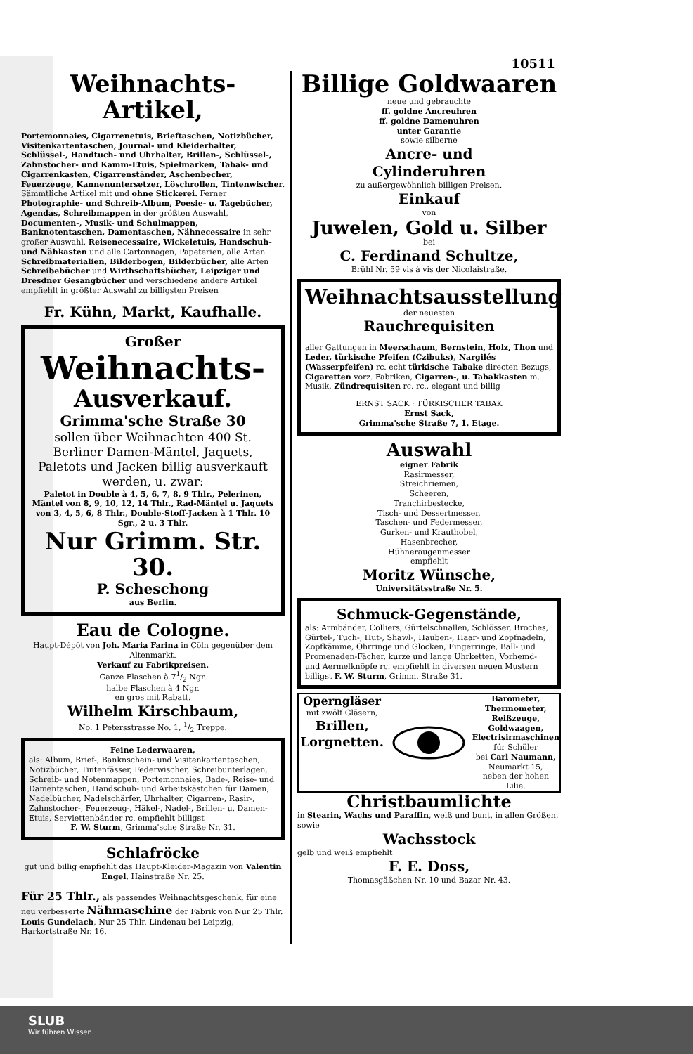10511
Weihnachts-Artikel,
Portemonnaies, Cigarrenetuis, Brieftaschen, Notizbücher, Visitenkartentaschen, Journal- und Kleiderhalter, Schlüssel-, Handtuch- und Uhrhalter, Brillen-, Schlüssel-, Zahnstocher- und Kamm-Etuis, Spielmarken, Tabak- und Cigarrenkasten, Cigarrenständer, Aschenbecher, Feuerzeuge, Kannenuntersetzer, Löschrollen, Tintenwischer. Sämmtliche Artikel mit und ohne Stickerei. Ferner Photographie- und Schreib-Album, Poesie- u. Tagebücher, Agendas, Schreibmappen in der größten Auswahl, Documenten-, Musik- und Schulmappen, Banknotentaschen, Damentaschen, Nähnecessaire in sehr großer Auswahl, Reisenecessaire, Wickeletuis, Handschuh- und Nähkasten und alle Cartonnagen, Papeterien, alle Arten Schreibmaterialien, Bilderbogen, Bilderbücher, alle Arten Schreibebücher und Wirthschaftsbücher, Leipziger und Dresdner Gesangbücher und verschiedene andere Artikel empfiehlt in größter Auswahl zu billigsten Preisen
Fr. Kühn, Markt, Kaufhalle.
Großer
Weihnachts-
Ausverkauf.
Grimma'sche Straße 30
sollen über Weihnachten 400 St. Berliner Damen-Mäntel, Jaquets, Paletots und Jacken billig ausverkauft werden, u. zwar:
Paletot in Double à 4, 5, 6, 7, 8, 9 Thlr., Pelerinen, Mäntel von 8, 9, 10, 12, 14 Thlr., Rad-Mäntel u. Jaquets von 3, 4, 5, 6, 8 Thlr., Double-Stoff-Jacken à 1 Thlr. 10 Sgr., 2 u. 3 Thlr.
Nur Grimm. Str. 30.
P. Scheschong
aus Berlin.
Eau de Cologne.
Haupt-Dépôt von Joh. Maria Farina in Cöln gegenüber dem Altenmarkt.
Verkauf zu Fabrikpreisen.
Ganze Flaschen à 71/2 Ngr.
halbe Flaschen à 4 Ngr.
en gros mit Rabatt.
Wilhelm Kirschbaum,
No. 1 Petersstrasse No. 1, 1/2 Treppe.
Feine Lederwaaren,
als: Album, Brief-, Banknschein- und Visitenkartentaschen, Notizbücher, Tintenfässer, Federwischer, Schreibunterlagen, Schreib- und Notenmappen, Portemonnaies, Bade-, Reise- und Damentaschen, Handschuh- und Arbeitskästchen für Damen, Nadelbücher, Nadelschärfer, Uhrhalter, Cigarren-, Rasir-, Zahnstocher-, Feuerzeug-, Häkel-, Nadel-, Brillen- u. Damen-Etuis, Serviettenbänder rc. empfiehlt billigst
F. W. Sturm, Grimma'sche Straße Nr. 31.
Schlafröcke
gut und billig empfiehlt das Haupt-Kleider-Magazin von Valentin Engel, Hainstraße Nr. 25.
Für 25 Thlr., als passendes Weihnachtsgeschenk, für eine neu verbesserte Nähmaschine der Fabrik von Nur 25 Thlr. Louis Gundelach, Nur 25 Thlr. Lindenau bei Leipzig, Harkortstraße Nr. 16.
Billige Goldwaaren
neue und gebrauchte
ff. goldne Ancreuhren
ff. goldne Damenuhren
unter Garantie
sowie silberne
Ancre- und
Cylinderuhren
zu außergewöhnlich billigen Preisen.
Einkauf
von
Juwelen, Gold u. Silber
bei
C. Ferdinand Schultze,
Brühl Nr. 59 vis à vis der Nicolaistraße.
Weihnachtsausstellung
der neuesten
Rauchrequisiten
aller Gattungen in Meerschaum, Bernstein, Holz, Thon und Leder, türkische Pfeifen (Czibuks), Nargilés (Wasserpfeifen) rc. echt türkische Tabake directen Bezugs, Cigaretten vorz. Fabriken, Cigarren-, u. Tabakkasten m. Musik, Zündrequisiten rc. rc., elegant und billig
ERNST SACK · TÜRKISCHER TABAK
Ernst Sack,
Grimma'sche Straße 7, 1. Etage.
Auswahl
eigner Fabrik
Rasirmesser,
Streichriemen,
Scheeren,
Tranchirbestecke,
Tisch- und Dessertmesser,
Taschen- und Federmesser,
Gurken- und Krauthobel,
Hasenbrecher,
Hühneraugenmesser
empfiehlt
Moritz Wünsche,
Universitätsstraße Nr. 5.
Schmuck-Gegenstände,
als: Armbänder, Colliers, Gürtelschnallen, Schlösser, Broches, Gürtel-, Tuch-, Hut-, Shawl-, Hauben-, Haar- und Zopfnadeln, Zopfkämme, Ohrringe und Glocken, Fingerringe, Ball- und Promenaden-Fächer, kurze und lange Uhrketten, Vorhemd- und Aermelknöpfe rc. empfiehlt in diversen neuen Mustern billigst F. W. Sturm, Grimm. Straße 31.
Operngläser
mit zwölf Gläsern,
Brillen,
Lorgnetten.
Barometer, Thermometer, Reißzeuge, Goldwaagen, Electrisirmaschinen
für Schüler
bei Carl Naumann,
Neumarkt 15,
neben der hohen Lilie.
Christbaumlichte
in Stearin, Wachs und Paraffin, weiß und bunt, in allen Größen, sowie
Wachsstock
gelb und weiß empfiehlt
F. E. Doss,
Thomasgäßchen Nr. 10 und Bazar Nr. 43.
SLUB
Wir führen Wissen.